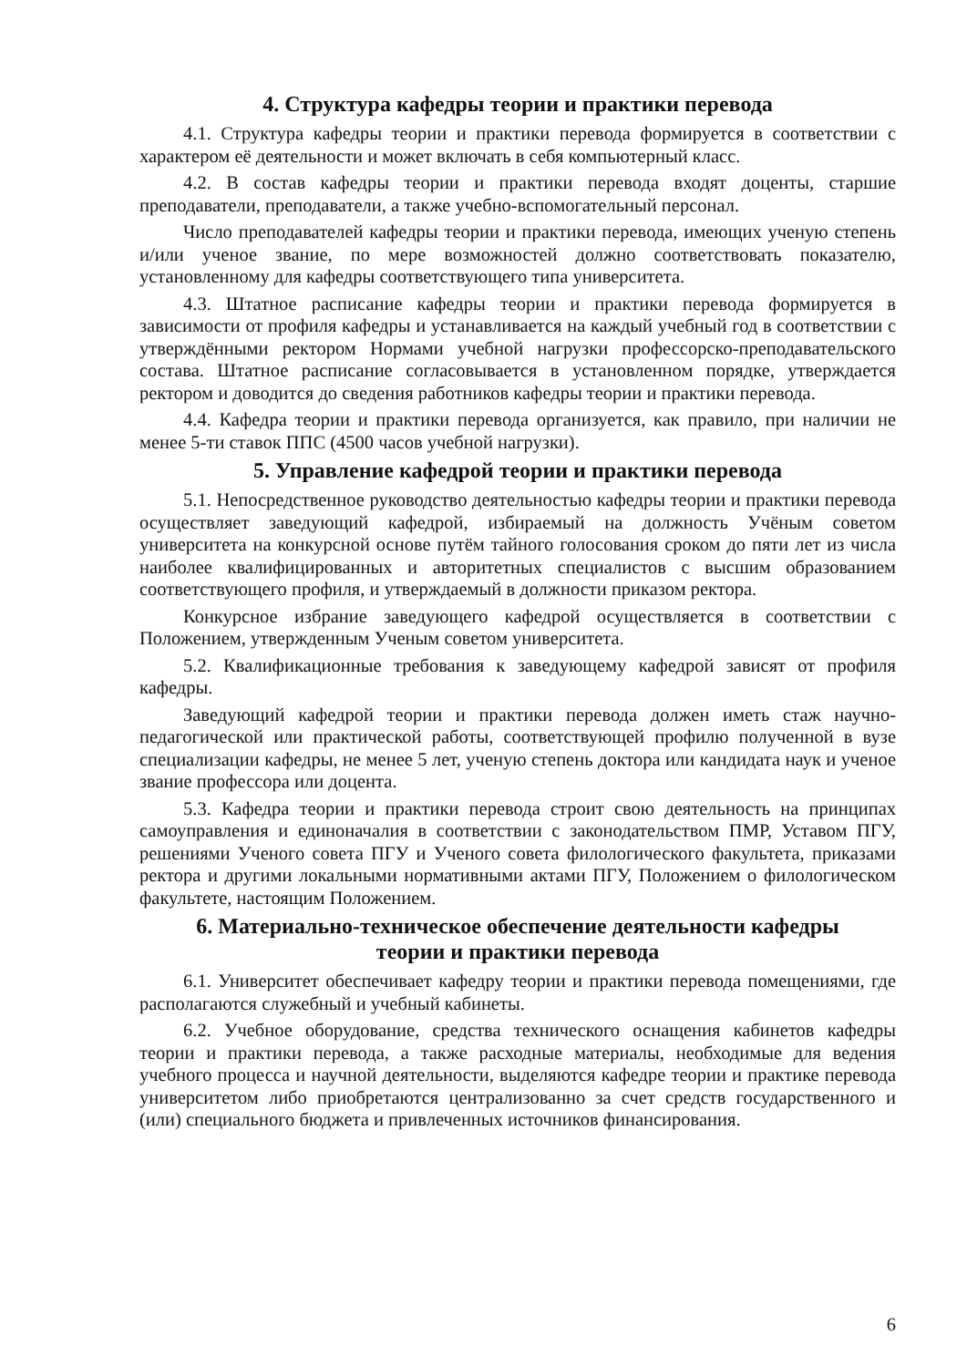4. Структура кафедры теории и практики перевода
4.1. Структура кафедры теории и практики перевода формируется в соответствии с характером её деятельности и может включать в себя компьютерный класс.
4.2. В состав кафедры теории и практики перевода входят доценты, старшие преподаватели, преподаватели, а также учебно-вспомогательный персонал.
Число преподавателей кафедры теории и практики перевода, имеющих ученую степень и/или ученое звание, по мере возможностей должно соответствовать показателю, установленному для кафедры соответствующего типа университета.
4.3. Штатное расписание кафедры теории и практики перевода формируется в зависимости от профиля кафедры и устанавливается на каждый учебный год в соответствии с утверждёнными ректором Нормами учебной нагрузки профессорско-преподавательского состава. Штатное расписание согласовывается в установленном порядке, утверждается ректором и доводится до сведения работников кафедры теории и практики перевода.
4.4. Кафедра теории и практики перевода организуется, как правило, при наличии не менее 5-ти ставок ППС (4500 часов учебной нагрузки).
5. Управление кафедрой теории и практики перевода
5.1. Непосредственное руководство деятельностью кафедры теории и практики перевода осуществляет заведующий кафедрой, избираемый на должность Учёным советом университета на конкурсной основе путём тайного голосования сроком до пяти лет из числа наиболее квалифицированных и авторитетных специалистов с высшим образованием соответствующего профиля, и утверждаемый в должности приказом ректора.
Конкурсное избрание заведующего кафедрой осуществляется в соответствии с Положением, утвержденным Ученым советом университета.
5.2. Квалификационные требования к заведующему кафедрой зависят от профиля кафедры.
Заведующий кафедрой теории и практики перевода должен иметь стаж научно-педагогической или практической работы, соответствующей профилю полученной в вузе специализации кафедры, не менее 5 лет, ученую степень доктора или кандидата наук и ученое звание профессора или доцента.
5.3. Кафедра теории и практики перевода строит свою деятельность на принципах самоуправления и единоначалия в соответствии с законодательством ПМР, Уставом ПГУ, решениями Ученого совета ПГУ и Ученого совета филологического факультета, приказами ректора и другими локальными нормативными актами ПГУ, Положением о филологическом факультете, настоящим Положением.
6. Материально-техническое обеспечение деятельности кафедры
теории и практики перевода
6.1. Университет обеспечивает кафедру теории и практики перевода помещениями, где располагаются служебный и учебный кабинеты.
6.2. Учебное оборудование, средства технического оснащения кабинетов кафедры теории и практики перевода, а также расходные материалы, необходимые для ведения учебного процесса и научной деятельности, выделяются кафедре теории и практике перевода университетом либо приобретаются централизованно за счет средств государственного и (или) специального бюджета и привлеченных источников финансирования.
6